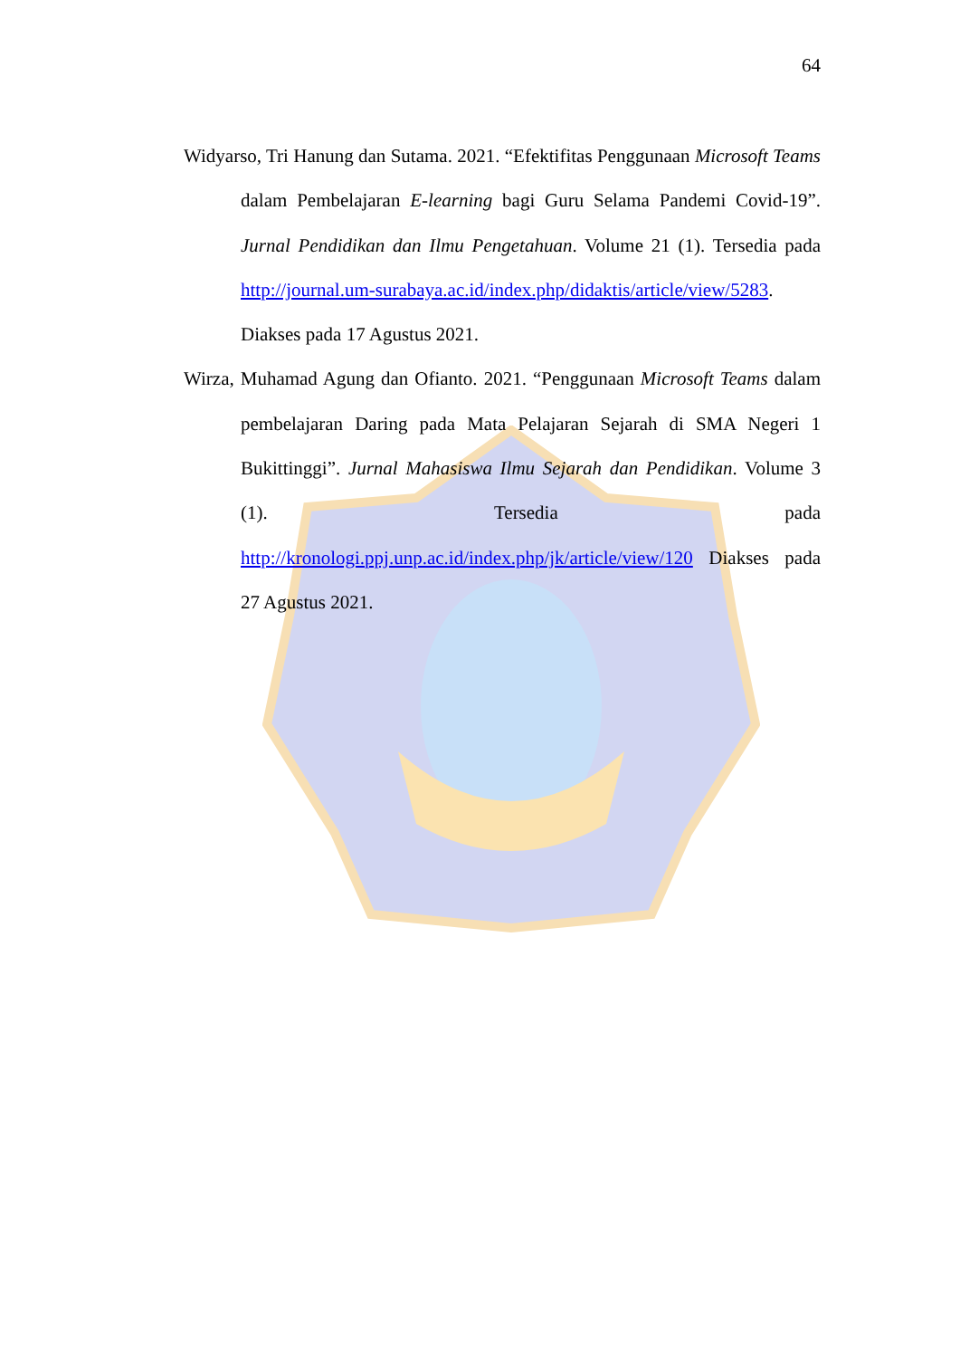64
Widyarso, Tri Hanung dan Sutama. 2021. “Efektifitas Penggunaan Microsoft Teams dalam Pembelajaran E-learning bagi Guru Selama Pandemi Covid-19”. Jurnal Pendidikan dan Ilmu Pengetahuan. Volume 21 (1). Tersedia pada http://journal.um-surabaya.ac.id/index.php/didaktis/article/view/5283. Diakses pada 17 Agustus 2021.
Wirza, Muhamad Agung dan Ofianto. 2021. “Penggunaan Microsoft Teams dalam pembelajaran Daring pada Mata Pelajaran Sejarah di SMA Negeri 1 Bukittinggi”. Jurnal Mahasiswa Ilmu Sejarah dan Pendidikan. Volume 3 (1). Tersedia pada http://kronologi.ppj.unp.ac.id/index.php/jk/article/view/120 Diakses pada 27 Agustus 2021.